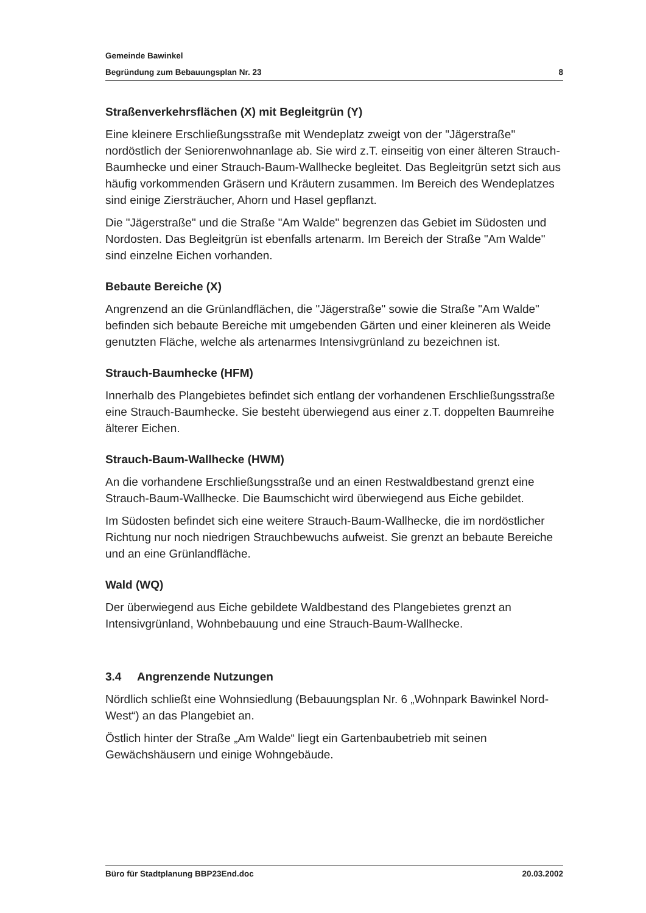Gemeinde Bawinkel
Begründung zum Bebauungsplan Nr. 23 8
Straßenverkehrsflächen (X) mit Begleitgrün (Y)
Eine kleinere Erschließungsstraße mit Wendeplatz zweigt von der "Jägerstraße" nordöstlich der Seniorenwohnanlage ab. Sie wird z.T. einseitig von einer älteren Strauch-Baumhecke und einer Strauch-Baum-Wallhecke begleitet. Das Begleitgrün setzt sich aus häufig vorkommenden Gräsern und Kräutern zusammen. Im Bereich des Wendeplatzes sind einige Ziersträucher, Ahorn und Hasel gepflanzt.
Die "Jägerstraße" und die Straße "Am Walde" begrenzen das Gebiet im Südosten und Nordosten. Das Begleitgrün ist ebenfalls artenarm. Im Bereich der Straße "Am Walde" sind einzelne Eichen vorhanden.
Bebaute Bereiche (X)
Angrenzend an die Grünlandflächen, die "Jägerstraße" sowie die Straße "Am Walde" befinden sich bebaute Bereiche mit umgebenden Gärten und einer kleineren als Weide genutzten Fläche, welche als artenarmes Intensivgrünland zu bezeichnen ist.
Strauch-Baumhecke (HFM)
Innerhalb des Plangebietes befindet sich entlang der vorhandenen Erschließungsstraße eine Strauch-Baumhecke. Sie besteht überwiegend aus einer z.T. doppelten Baumreihe älterer Eichen.
Strauch-Baum-Wallhecke (HWM)
An die vorhandene Erschließungsstraße und an einen Restwaldbestand grenzt eine Strauch-Baum-Wallhecke. Die Baumschicht wird überwiegend aus Eiche gebildet.
Im Südosten befindet sich eine weitere Strauch-Baum-Wallhecke, die im nordöstlicher Richtung nur noch niedrigen Strauchbewuchs aufweist. Sie grenzt an bebaute Bereiche und an eine Grünlandfläche.
Wald (WQ)
Der überwiegend aus Eiche gebildete Waldbestand des Plangebietes grenzt an Intensivgrünland, Wohnbebauung und eine Strauch-Baum-Wallhecke.
3.4 Angrenzende Nutzungen
Nördlich schließt eine Wohnsiedlung (Bebauungsplan Nr. 6 „Wohnpark Bawinkel Nord-West“) an das Plangebiet an.
Östlich hinter der Straße „Am Walde“ liegt ein Gartenbaubetrieb mit seinen Gewächshäusern und einige Wohngebäude.
Büro für Stadtplanung BBP23End.doc 20.03.2002